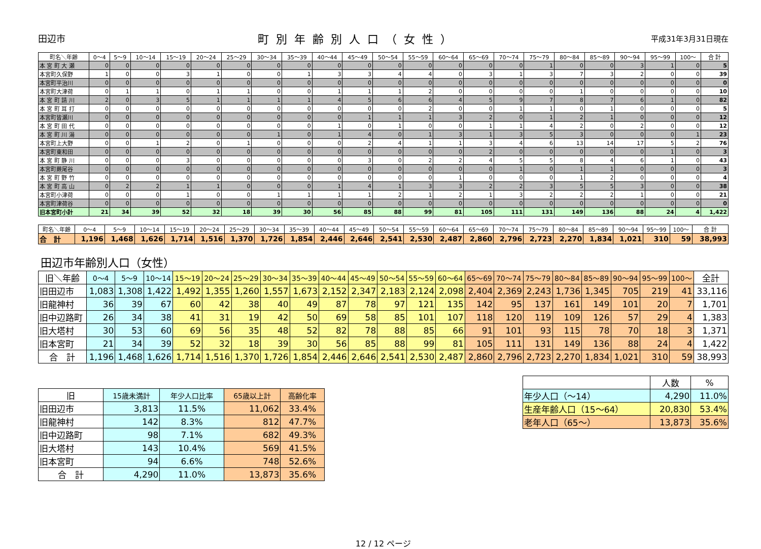田辺市 町別年齢別人口（女性） 平成31年3月31日現在
| 町名＼年齢 | 0～4 | 5～9 | 10～14 | 15～19 | 20～24 | 25～29 | 30～34 | 35～39 | 40～44 | 45～49 | 50～54 | 55～59 | 60～64 | 65～69 | 70～74 | 75～79 | 80～84 | 85～89 | 90～94 | 95～99 | 100～ | 合 計 |
| --- | --- | --- | --- | --- | --- | --- | --- | --- | --- | --- | --- | --- | --- | --- | --- | --- | --- | --- | --- | --- | --- | --- |
| 本 宮 町 大 瀬 | 0 | 0 | 0 | 0 | 0 | 0 | 0 | 0 | 0 | 0 | 0 | 0 | 0 | 0 | 0 | 1 | 0 | 0 | 3 | 1 | 0 | 5 |
| 本宮町久保野 | 1 | 0 | 0 | 3 | 1 | 0 | 0 | 1 | 3 | 3 | 4 | 4 | 0 | 3 | 1 | 3 | 7 | 3 | 2 | 0 | 0 | 39 |
| 本宮町平治川 | 0 | 0 | 0 | 0 | 0 | 0 | 0 | 0 | 0 | 0 | 0 | 0 | 0 | 0 | 0 | 0 | 0 | 0 | 0 | 0 | 0 | 0 |
| 本宮町大津荷 | 0 | 1 | 1 | 0 | 1 | 1 | 0 | 0 | 1 | 1 | 1 | 2 | 0 | 0 | 0 | 0 | 1 | 0 | 0 | 0 | 0 | 10 |
| 本 宮 町 請 川 | 2 | 0 | 3 | 5 | 1 | 1 | 1 | 1 | 4 | 5 | 6 | 6 | 4 | 5 | 9 | 7 | 8 | 7 | 6 | 1 | 0 | 82 |
| 本 宮 町 耳 打 | 0 | 0 | 0 | 0 | 0 | 0 | 0 | 0 | 0 | 0 | 0 | 2 | 0 | 0 | 1 | 1 | 0 | 1 | 0 | 0 | 0 | 5 |
| 本宮町皆瀬川 | 0 | 0 | 0 | 0 | 0 | 0 | 0 | 0 | 0 | 1 | 1 | 1 | 3 | 2 | 0 | 1 | 2 | 1 | 0 | 0 | 0 | 12 |
| 本 宮 町 田 代 | 0 | 0 | 0 | 0 | 0 | 0 | 0 | 0 | 1 | 0 | 1 | 0 | 0 | 1 | 1 | 4 | 2 | 0 | 2 | 0 | 0 | 12 |
| 本 宮 町 川 湯 | 0 | 0 | 0 | 0 | 0 | 0 | 1 | 0 | 1 | 4 | 0 | 1 | 3 | 1 | 3 | 5 | 3 | 0 | 0 | 0 | 1 | 23 |
| 本宮町上大野 | 0 | 0 | 1 | 2 | 0 | 1 | 0 | 0 | 0 | 2 | 4 | 1 | 1 | 3 | 4 | 6 | 13 | 14 | 17 | 5 | 2 | 76 |
| 本宮町東和田 | 0 | 0 | 0 | 0 | 0 | 0 | 0 | 0 | 0 | 0 | 0 | 0 | 0 | 2 | 0 | 0 | 0 | 0 | 0 | 1 | 0 | 3 |
| 本 宮 町 静 川 | 0 | 0 | 0 | 3 | 0 | 0 | 0 | 0 | 0 | 3 | 0 | 2 | 2 | 4 | 5 | 5 | 8 | 4 | 6 | 1 | 0 | 43 |
| 本宮町蕨尾谷 | 0 | 0 | 0 | 0 | 0 | 0 | 0 | 0 | 0 | 0 | 0 | 0 | 0 | 0 | 1 | 0 | 1 | 1 | 0 | 0 | 0 | 3 |
| 本 宮 町 野 竹 | 0 | 0 | 0 | 0 | 0 | 0 | 0 | 0 | 0 | 0 | 0 | 0 | 1 | 0 | 0 | 0 | 1 | 2 | 0 | 0 | 0 | 4 |
| 本 宮 町 高 山 | 0 | 2 | 2 | 1 | 1 | 0 | 0 | 0 | 1 | 4 | 1 | 3 | 3 | 2 | 2 | 3 | 5 | 5 | 3 | 0 | 0 | 38 |
| 本宮町小津荷 | 0 | 0 | 0 | 1 | 0 | 0 | 1 | 1 | 1 | 1 | 2 | 1 | 2 | 1 | 3 | 2 | 2 | 2 | 1 | 0 | 0 | 21 |
| 本宮町津荷谷 | 0 | 0 | 0 | 0 | 0 | 0 | 0 | 0 | 0 | 0 | 0 | 0 | 0 | 0 | 0 | 0 | 0 | 0 | 0 | 0 | 0 | 0 |
| 旧本宮町小計 | 21 | 34 | 39 | 52 | 32 | 18 | 39 | 30 | 56 | 85 | 88 | 99 | 81 | 105 | 111 | 131 | 149 | 136 | 88 | 24 | 4 | 1,422 |
| 町名＼年齢 | 0～4 | 5～9 | 10～14 | 15～19 | 20～24 | 25～29 | 30～34 | 35～39 | 40～44 | 45～49 | 50～54 | 55～59 | 60～64 | 65～69 | 70～74 | 75～79 | 80～84 | 85～89 | 90～94 | 95～99 | 100～ | 合 計 |
| --- | --- | --- | --- | --- | --- | --- | --- | --- | --- | --- | --- | --- | --- | --- | --- | --- | --- | --- | --- | --- | --- | --- |
| 合 計 | 1,196 | 1,468 | 1,626 | 1,714 | 1,516 | 1,370 | 1,726 | 1,854 | 2,446 | 2,646 | 2,541 | 2,530 | 2,487 | 2,860 | 2,796 | 2,723 | 2,270 | 1,834 | 1,021 | 310 | 59 | 38,993 |
田辺市年齢別人口（女性）
| 旧＼年齢 | 0～4 | 5～9 | 10～14 | 15～19 | 20～24 | 25～29 | 30～34 | 35～39 | 40～44 | 45～49 | 50～54 | 55～59 | 60～64 | 65～69 | 70～74 | 75～79 | 80～84 | 85～89 | 90～94 | 95～99 | 100～ | 全計 |
| --- | --- | --- | --- | --- | --- | --- | --- | --- | --- | --- | --- | --- | --- | --- | --- | --- | --- | --- | --- | --- | --- | --- |
| 旧田辺市 | 1,083 | 1,308 | 1,422 | 1,492 | 1,355 | 1,260 | 1,557 | 1,673 | 2,152 | 2,347 | 2,183 | 2,124 | 2,098 | 2,404 | 2,369 | 2,243 | 1,736 | 1,345 | 705 | 219 | 41 | 33,116 |
| 旧龍神村 | 36 | 39 | 67 | 60 | 42 | 38 | 40 | 49 | 87 | 78 | 97 | 121 | 135 | 142 | 95 | 137 | 161 | 149 | 101 | 20 | 7 | 1,701 |
| 旧中辺路町 | 26 | 34 | 38 | 41 | 31 | 19 | 42 | 50 | 69 | 58 | 85 | 101 | 107 | 118 | 120 | 119 | 109 | 126 | 57 | 29 | 4 | 1,383 |
| 旧大塔村 | 30 | 53 | 60 | 69 | 56 | 35 | 48 | 52 | 82 | 78 | 88 | 85 | 66 | 91 | 101 | 93 | 115 | 78 | 70 | 18 | 3 | 1,371 |
| 旧本宮町 | 21 | 34 | 39 | 52 | 32 | 18 | 39 | 30 | 56 | 85 | 88 | 99 | 81 | 105 | 111 | 131 | 149 | 136 | 88 | 24 | 4 | 1,422 |
| 合 計 | 1,196 | 1,468 | 1,626 | 1,714 | 1,516 | 1,370 | 1,726 | 1,854 | 2,446 | 2,646 | 2,541 | 2,530 | 2,487 | 2,860 | 2,796 | 2,723 | 2,270 | 1,834 | 1,021 | 310 | 59 | 38,993 |
| 旧 | 15歳未満計 | 年少人口比率 | 65歳以上計 | 高齢化率 |
| --- | --- | --- | --- | --- |
| 旧田辺市 | 3,813 | 11.5% | 11,062 | 33.4% |
| 旧龍神村 | 142 | 8.3% | 812 | 47.7% |
| 旧中辺路町 | 98 | 7.1% | 682 | 49.3% |
| 旧大塔村 | 143 | 10.4% | 569 | 41.5% |
| 旧本宮町 | 94 | 6.6% | 748 | 52.6% |
| 合 計 | 4,290 | 11.0% | 13,873 | 35.6% |
| | 人数 | % |
| --- | --- | --- |
| 年少人口（～14） | 4,290 | 11.0% |
| 生産年齢人口（15～64） | 20,830 | 53.4% |
| 老年人口（65～） | 13,873 | 35.6% |
12 / 12 ページ